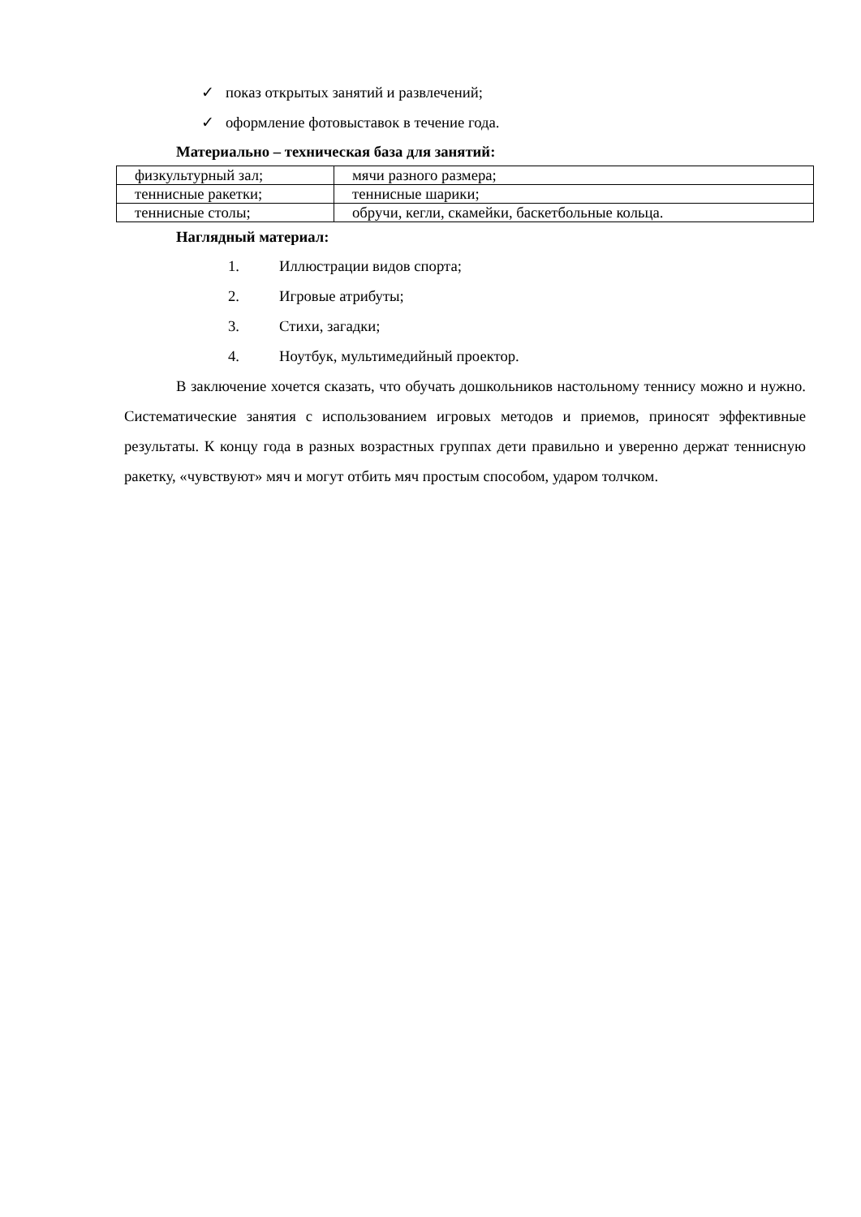✓ показ открытых занятий и развлечений;
✓ оформление фотовыставок в течение года.
Материально – техническая база для занятий:
| физкультурный зал; | мячи разного размера; |
| теннисные ракетки; | теннисные шарики; |
| теннисные столы; | обручи, кегли, скамейки, баскетбольные кольца. |
Наглядный материал:
1. Иллюстрации видов спорта;
2. Игровые атрибуты;
3. Стихи, загадки;
4. Ноутбук, мультимедийный проектор.
В заключение хочется сказать, что обучать дошкольников настольному теннису можно и нужно. Систематические занятия с использованием игровых методов и приемов, приносят эффективные результаты. К концу года в разных возрастных группах дети правильно и уверенно держат теннисную ракетку, «чувствуют» мяч и могут отбить мяч простым способом, ударом толчком.